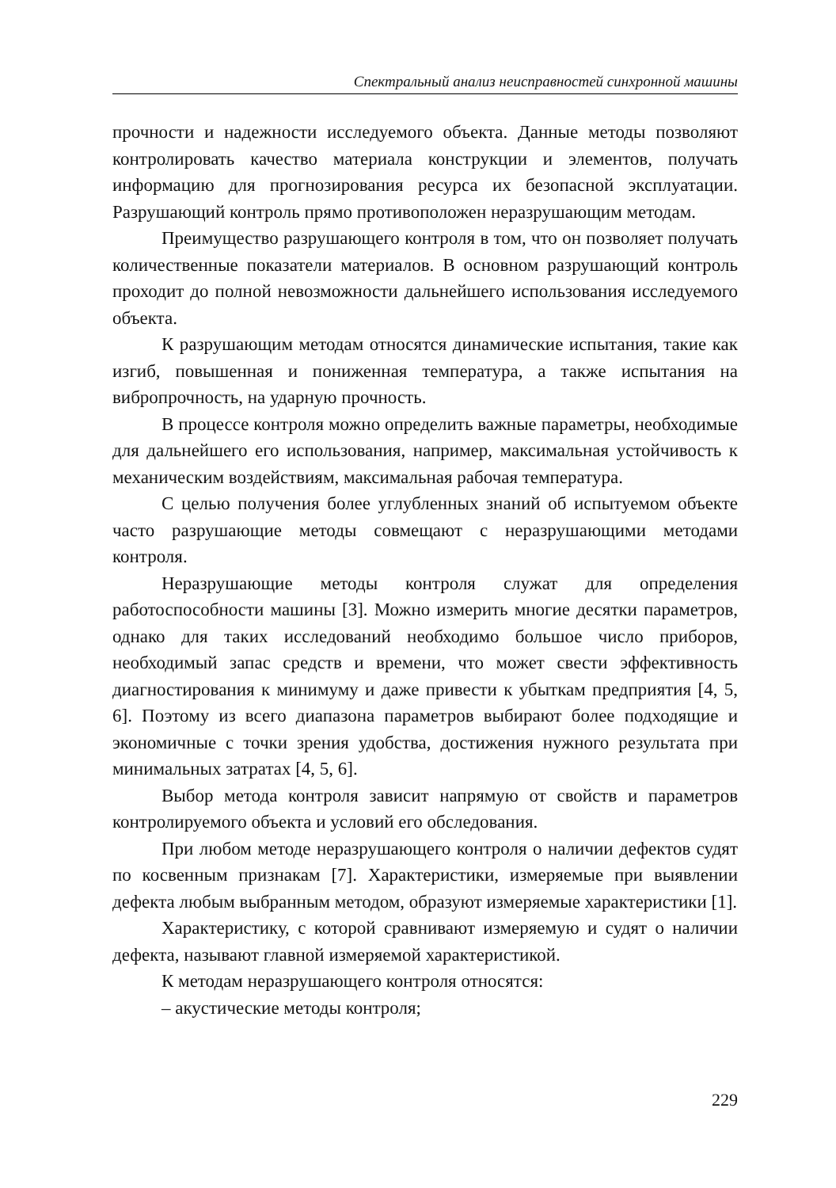Спектральный анализ неисправностей синхронной машины
прочности и надежности исследуемого объекта. Данные методы позволяют контролировать качество материала конструкции и элементов, получать информацию для прогнозирования ресурса их безопасной эксплуатации. Разрушающий контроль прямо противоположен неразрушающим методам.
Преимущество разрушающего контроля в том, что он позволяет получать количественные показатели материалов. В основном разрушающий контроль проходит до полной невозможности дальнейшего использования исследуемого объекта.
К разрушающим методам относятся динамические испытания, такие как изгиб, повышенная и пониженная температура, а также испытания на вибропрочность, на ударную прочность.
В процессе контроля можно определить важные параметры, необходимые для дальнейшего его использования, например, максимальная устойчивость к механическим воздействиям, максимальная рабочая температура.
С целью получения более углубленных знаний об испытуемом объекте часто разрушающие методы совмещают с неразрушающими методами контроля.
Неразрушающие методы контроля служат для определения работоспособности машины [3]. Можно измерить многие десятки параметров, однако для таких исследований необходимо большое число приборов, необходимый запас средств и времени, что может свести эффективность диагностирования к минимуму и даже привести к убыткам предприятия [4, 5, 6]. Поэтому из всего диапазона параметров выбирают более подходящие и экономичные с точки зрения удобства, достижения нужного результата при минимальных затратах [4, 5, 6].
Выбор метода контроля зависит напрямую от свойств и параметров контролируемого объекта и условий его обследования.
При любом методе неразрушающего контроля о наличии дефектов судят по косвенным признакам [7]. Характеристики, измеряемые при выявлении дефекта любым выбранным методом, образуют измеряемые характеристики [1].
Характеристику, с которой сравнивают измеряемую и судят о наличии дефекта, называют главной измеряемой характеристикой.
К методам неразрушающего контроля относятся:
– акустические методы контроля;
229